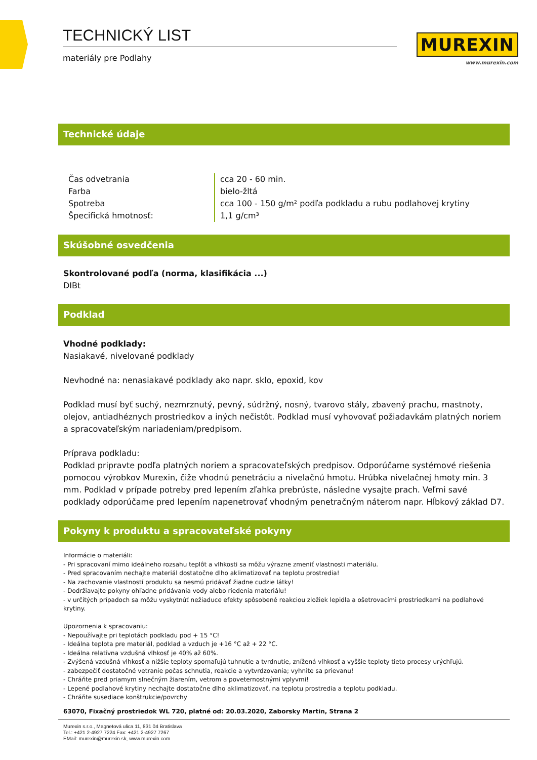TECHNICKÝ LIST
materiály pre Podlahy
MUREXIN
www.murexin.com
Technické údaje
| Čas odvetrania | cca 20 - 60 min. |
| Farba | bielo-žltá |
| Spotreba | cca 100 - 150 g/m² podľa podkladu a rubu podlahovej krytiny |
| Špecifická hmotnosť: | 1,1 g/cm³ |
Skúšobné osvedčenia
Skontrolované podľa (norma, klasifikácia ...)
DIBt
Podklad
Vhodné podklady:
Nasiakavé, nivelované podklady
Nevhodné na: nenasiakavé podklady ako napr. sklo, epoxid, kov
Podklad musí byť suchý, nezmrznutý, pevný, súdržný, nosný, tvarovo stály, zbavený prachu, mastnoty, olejov, antiadhéznych prostriedkov a iných nečistôt. Podklad musí vyhovovať požiadavkám platných noriem a spracovateľským nariadeniam/predpisom.
Príprava podkladu:
Podklad pripravte podľa platných noriem a spracovateľských predpisov. Odporúčame systémové riešenia pomocou výrobkov Murexin, čiže vhodnú penetráciu a nivelačnú hmotu. Hrúbka nivelačnej hmoty min. 3 mm. Podklad v prípade potreby pred lepením zľahka prebrúste, následne vysajte prach. Veľmi savé podklady odporúčame pred lepením napenetrovať vhodným penetračným náterom napr. Hĺbkový základ D7.
Pokyny k produktu a spracovateľské pokyny
Informácie o materiáli:
- Pri spracovaní mimo ideálneho rozsahu teplôt a vlhkosti sa môžu výrazne zmeniť vlastnosti materiálu.
- Pred spracovaním nechajte materiál dostatočne dlho aklimatizovať na teplotu prostredia!
- Na zachovanie vlastností produktu sa nesmú pridávať žiadne cudzie látky!
- Dodržiavajte pokyny ohľadne pridávania vody alebo riedenia materiálu!
- v určitých prípadoch sa môžu vyskytnúť nežiaduce efekty spôsobené reakciou zložiek lepidla a ošetrovacími prostriedkami na podlahové krytiny.
Upozornenia k spracovaniu:
- Nepoužívajte pri teplotách podkladu pod + 15 °C!
- Ideálna teplota pre materiál, podklad a vzduch je +16 °C až + 22 °C.
- Ideálna relatívna vzdušná vlhkosť je 40% až 60%.
- Zvýšená vzdušná vlhkosť a nižšie teploty spomaľujú tuhnutie a tvrdnutie, znížená vlhkosť a vyššie teploty tieto procesy urýchľujú.
- zabezpečiť dostatočné vetranie počas schnutia, reakcie a vytvrdzovania; vyhnite sa prievanu!
- Chráňte pred priamym slnečným žiarením, vetrom a poveternostnými vplyvmi!
- Lepené podlahové krytiny nechajte dostatočne dlho aklimatizovať, na teplotu prostredia a teplotu podkladu.
- Chráňte susediace konštrukcie/povrchy
63070, Fixačný prostriedok WL 720, platné od: 20.03.2020, Zaborsky Martin, Strana 2
Murexin s.r.o., Magnetová ulica 11, 831 04 Bratislava
Tel.: +421 2-4927 7224 Fax: +421 2-4927 7267
EMail: murexin@murexin.sk, www.murexin.com